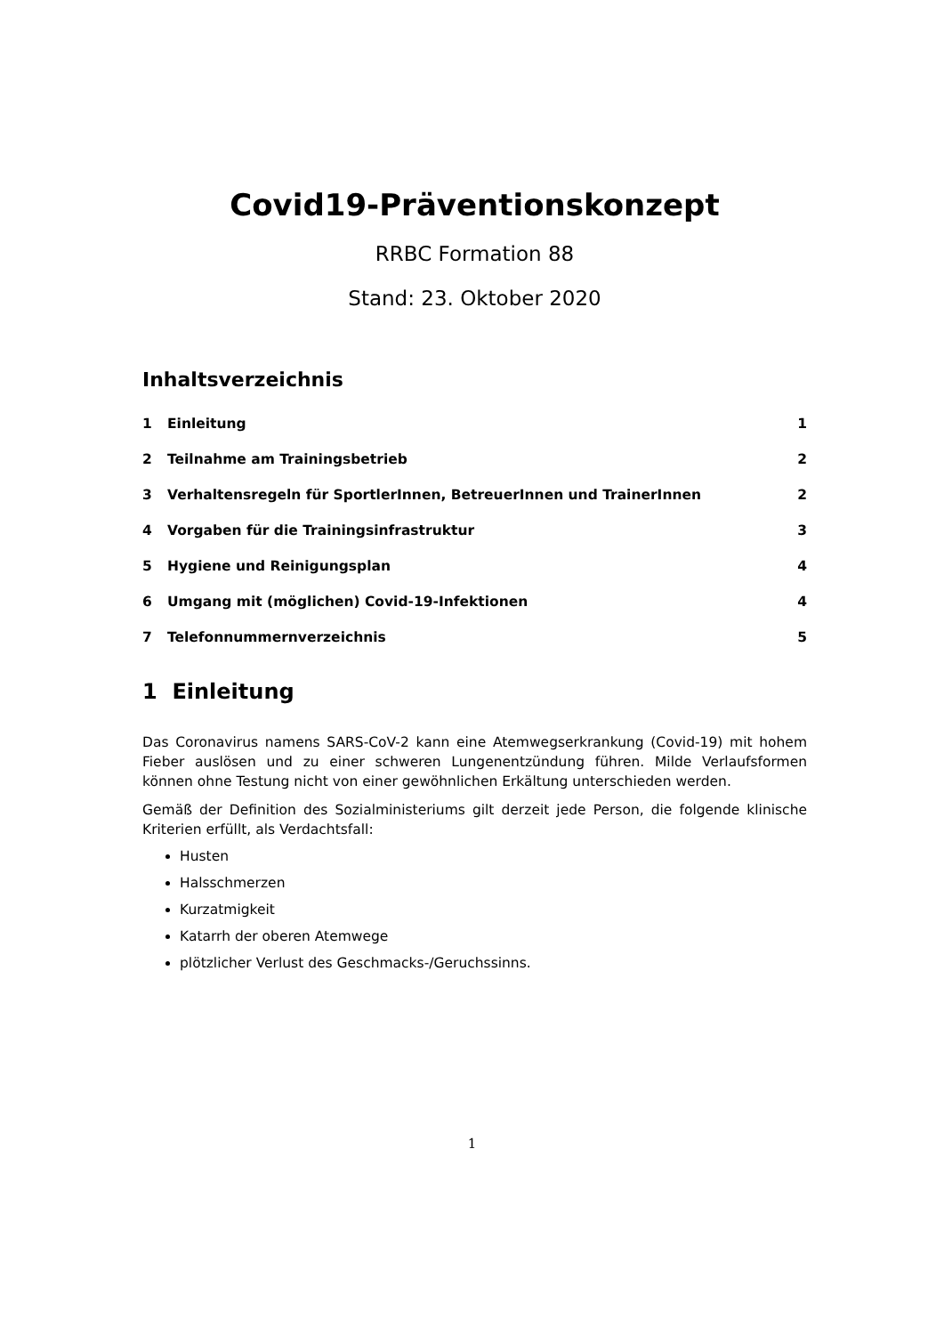Covid19-Präventionskonzept
RRBC Formation 88
Stand: 23. Oktober 2020
Inhaltsverzeichnis
1 Einleitung 1
2 Teilnahme am Trainingsbetrieb 2
3 Verhaltensregeln für SportlerInnen, BetreuerInnen und TrainerInnen 2
4 Vorgaben für die Trainingsinfrastruktur 3
5 Hygiene und Reinigungsplan 4
6 Umgang mit (möglichen) Covid-19-Infektionen 4
7 Telefonnummernverzeichnis 5
1 Einleitung
Das Coronavirus namens SARS-CoV-2 kann eine Atemwegserkrankung (Covid-19) mit hohem Fieber auslösen und zu einer schweren Lungenentzündung führen. Milde Verlaufsformen können ohne Testung nicht von einer gewöhnlichen Erkältung unterschieden werden.
Gemäß der Definition des Sozialministeriums gilt derzeit jede Person, die folgende klinische Kriterien erfüllt, als Verdachtsfall:
Husten
Halsschmerzen
Kurzatmigkeit
Katarrh der oberen Atemwege
plötzlicher Verlust des Geschmacks-/Geruchssinns.
1